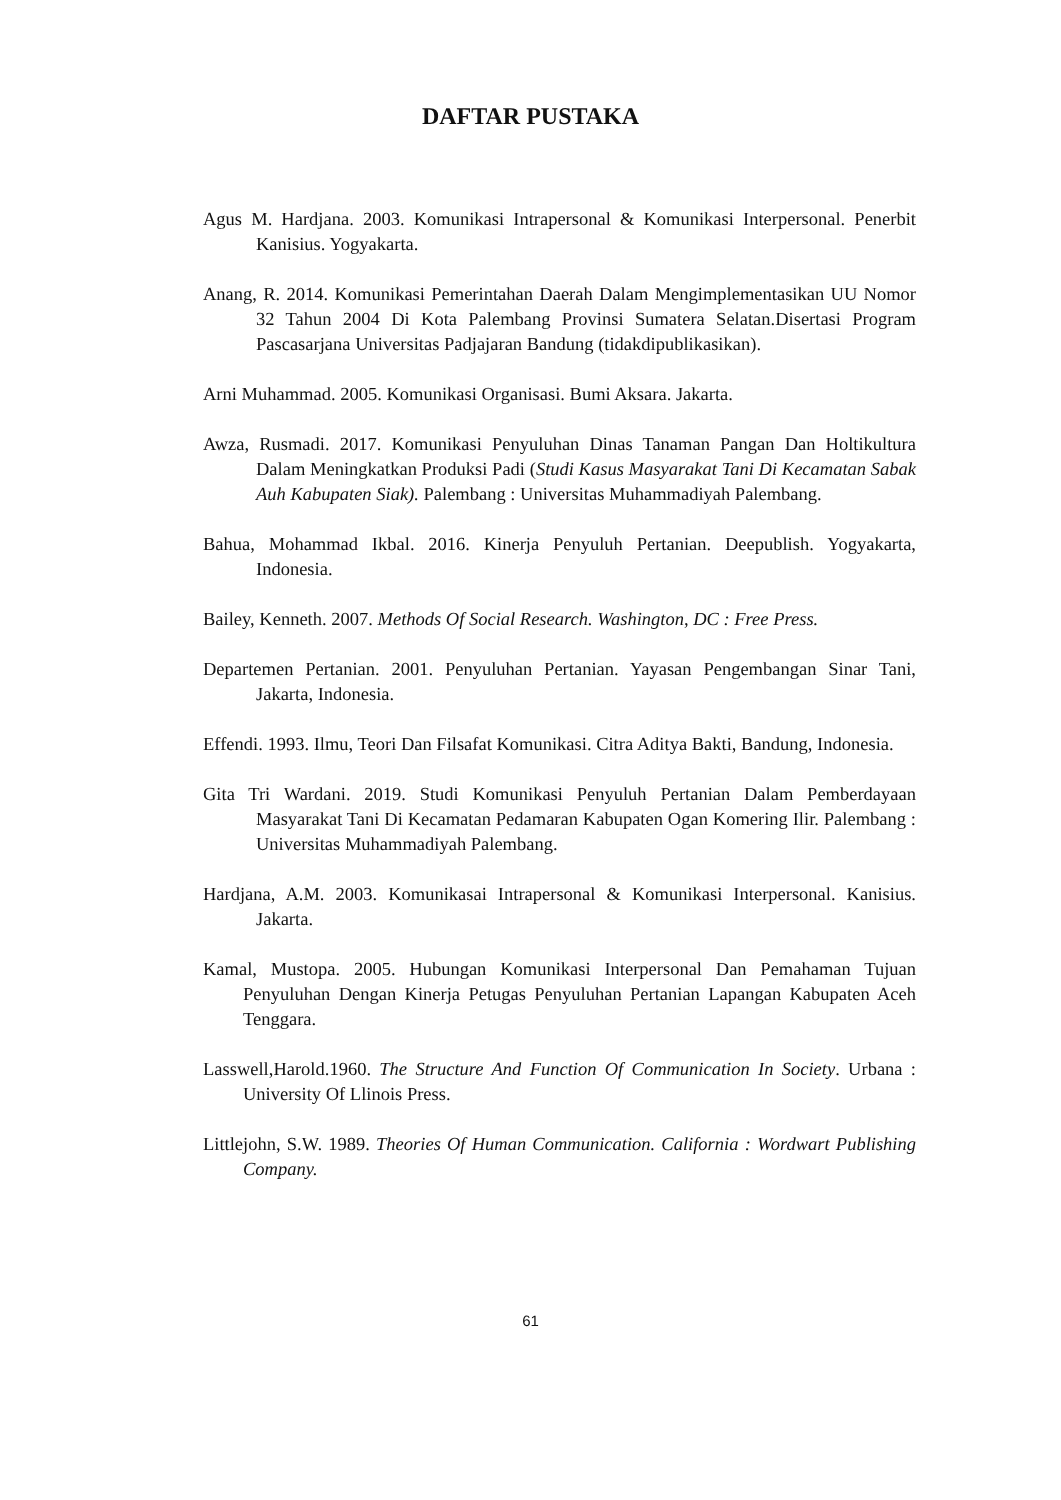DAFTAR PUSTAKA
Agus M. Hardjana. 2003. Komunikasi Intrapersonal & Komunikasi Interpersonal. Penerbit Kanisius. Yogyakarta.
Anang, R. 2014. Komunikasi Pemerintahan Daerah Dalam Mengimplementasikan UU Nomor 32 Tahun 2004 Di Kota Palembang Provinsi Sumatera Selatan.Disertasi Program Pascasarjana Universitas Padjajaran Bandung (tidakdipublikasikan).
Arni Muhammad. 2005. Komunikasi Organisasi. Bumi Aksara. Jakarta.
Awza, Rusmadi. 2017. Komunikasi Penyuluhan Dinas Tanaman Pangan Dan Holtikultura Dalam Meningkatkan Produksi Padi (Studi Kasus Masyarakat Tani Di Kecamatan Sabak Auh Kabupaten Siak). Palembang : Universitas Muhammadiyah Palembang.
Bahua, Mohammad Ikbal. 2016. Kinerja Penyuluh Pertanian. Deepublish. Yogyakarta, Indonesia.
Bailey, Kenneth. 2007. Methods Of Social Research. Washington, DC : Free Press.
Departemen Pertanian. 2001. Penyuluhan Pertanian. Yayasan Pengembangan Sinar Tani, Jakarta, Indonesia.
Effendi. 1993. Ilmu, Teori Dan Filsafat Komunikasi. Citra Aditya Bakti, Bandung, Indonesia.
Gita Tri Wardani. 2019. Studi Komunikasi Penyuluh Pertanian Dalam Pemberdayaan Masyarakat Tani Di Kecamatan Pedamaran Kabupaten Ogan Komering Ilir. Palembang : Universitas Muhammadiyah Palembang.
Hardjana, A.M. 2003. Komunikasai Intrapersonal & Komunikasi Interpersonal. Kanisius. Jakarta.
Kamal, Mustopa. 2005. Hubungan Komunikasi Interpersonal Dan Pemahaman Tujuan Penyuluhan Dengan Kinerja Petugas Penyuluhan Pertanian Lapangan Kabupaten Aceh Tenggara.
Lasswell,Harold.1960. The Structure And Function Of Communication In Society. Urbana : University Of Llinois Press.
Littlejohn, S.W. 1989. Theories Of Human Communication. California : Wordwart Publishing Company.
61